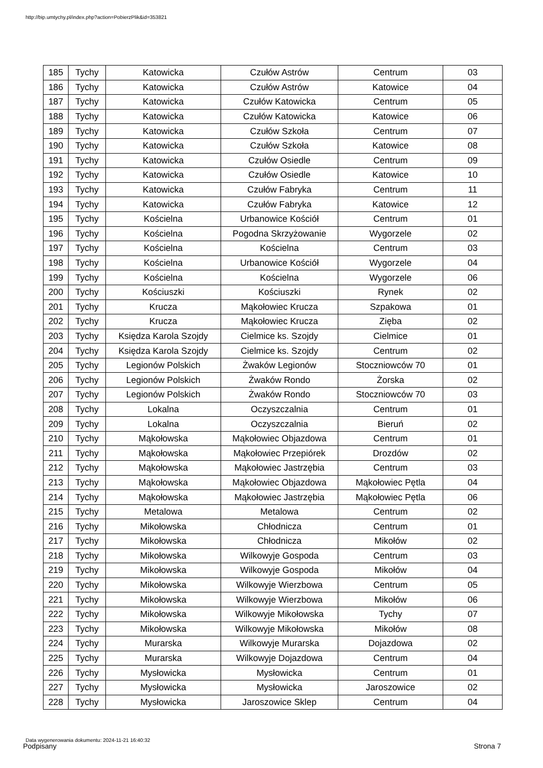http://bip.umtychy.pl/index.php?action=PobierzPlik&id=353821
| 185 | Tychy | Katowicka | Czułów Astrów | Centrum | 03 |
| 186 | Tychy | Katowicka | Czułów Astrów | Katowice | 04 |
| 187 | Tychy | Katowicka | Czułów Katowicka | Centrum | 05 |
| 188 | Tychy | Katowicka | Czułów Katowicka | Katowice | 06 |
| 189 | Tychy | Katowicka | Czułów Szkoła | Centrum | 07 |
| 190 | Tychy | Katowicka | Czułów Szkoła | Katowice | 08 |
| 191 | Tychy | Katowicka | Czułów Osiedle | Centrum | 09 |
| 192 | Tychy | Katowicka | Czułów Osiedle | Katowice | 10 |
| 193 | Tychy | Katowicka | Czułów Fabryka | Centrum | 11 |
| 194 | Tychy | Katowicka | Czułów Fabryka | Katowice | 12 |
| 195 | Tychy | Kościelna | Urbanowice Kościół | Centrum | 01 |
| 196 | Tychy | Kościelna | Pogodna Skrzyżowanie | Wygorzele | 02 |
| 197 | Tychy | Kościelna | Kościelna | Centrum | 03 |
| 198 | Tychy | Kościelna | Urbanowice Kościół | Wygorzele | 04 |
| 199 | Tychy | Kościelna | Kościelna | Wygorzele | 06 |
| 200 | Tychy | Kościuszki | Kościuszki | Rynek | 02 |
| 201 | Tychy | Krucza | Mąkołowiec Krucza | Szpakowa | 01 |
| 202 | Tychy | Krucza | Mąkołowiec Krucza | Zięba | 02 |
| 203 | Tychy | Księdza Karola Szojdy | Cielmice ks. Szojdy | Cielmice | 01 |
| 204 | Tychy | Księdza Karola Szojdy | Cielmice ks. Szojdy | Centrum | 02 |
| 205 | Tychy | Legionów Polskich | Żwaków Legionów | Stoczniowców 70 | 01 |
| 206 | Tychy | Legionów Polskich | Żwaków Rondo | Żorska | 02 |
| 207 | Tychy | Legionów Polskich | Żwaków Rondo | Stoczniowców 70 | 03 |
| 208 | Tychy | Lokalna | Oczyszczalnia | Centrum | 01 |
| 209 | Tychy | Lokalna | Oczyszczalnia | Bieruń | 02 |
| 210 | Tychy | Mąkołowska | Mąkołowiec Objazdowa | Centrum | 01 |
| 211 | Tychy | Mąkołowska | Mąkołowiec Przepiórek | Drozdów | 02 |
| 212 | Tychy | Mąkołowska | Mąkołowiec Jastrzębia | Centrum | 03 |
| 213 | Tychy | Mąkołowska | Mąkołowiec Objazdowa | Mąkołowiec Pętla | 04 |
| 214 | Tychy | Mąkołowska | Mąkołowiec Jastrzębia | Mąkołowiec Pętla | 06 |
| 215 | Tychy | Metalowa | Metalowa | Centrum | 02 |
| 216 | Tychy | Mikołowska | Chłodnicza | Centrum | 01 |
| 217 | Tychy | Mikołowska | Chłodnicza | Mikołów | 02 |
| 218 | Tychy | Mikołowska | Wilkowyje Gospoda | Centrum | 03 |
| 219 | Tychy | Mikołowska | Wilkowyje Gospoda | Mikołów | 04 |
| 220 | Tychy | Mikołowska | Wilkowyje Wierzbowa | Centrum | 05 |
| 221 | Tychy | Mikołowska | Wilkowyje Wierzbowa | Mikołów | 06 |
| 222 | Tychy | Mikołowska | Wilkowyje Mikołowska | Tychy | 07 |
| 223 | Tychy | Mikołowska | Wilkowyje Mikołowska | Mikołów | 08 |
| 224 | Tychy | Murarska | Wilkowyje Murarska | Dojazdowa | 02 |
| 225 | Tychy | Murarska | Wilkowyje Dojazdowa | Centrum | 04 |
| 226 | Tychy | Mysłowicka | Mysłowicka | Centrum | 01 |
| 227 | Tychy | Mysłowicka | Mysłowicka | Jaroszowice | 02 |
| 228 | Tychy | Mysłowicka | Jaroszowice Sklep | Centrum | 04 |
Data wygenerowania dokumentu: 2024-11-21 16:40:32
Podpisany Strona 7